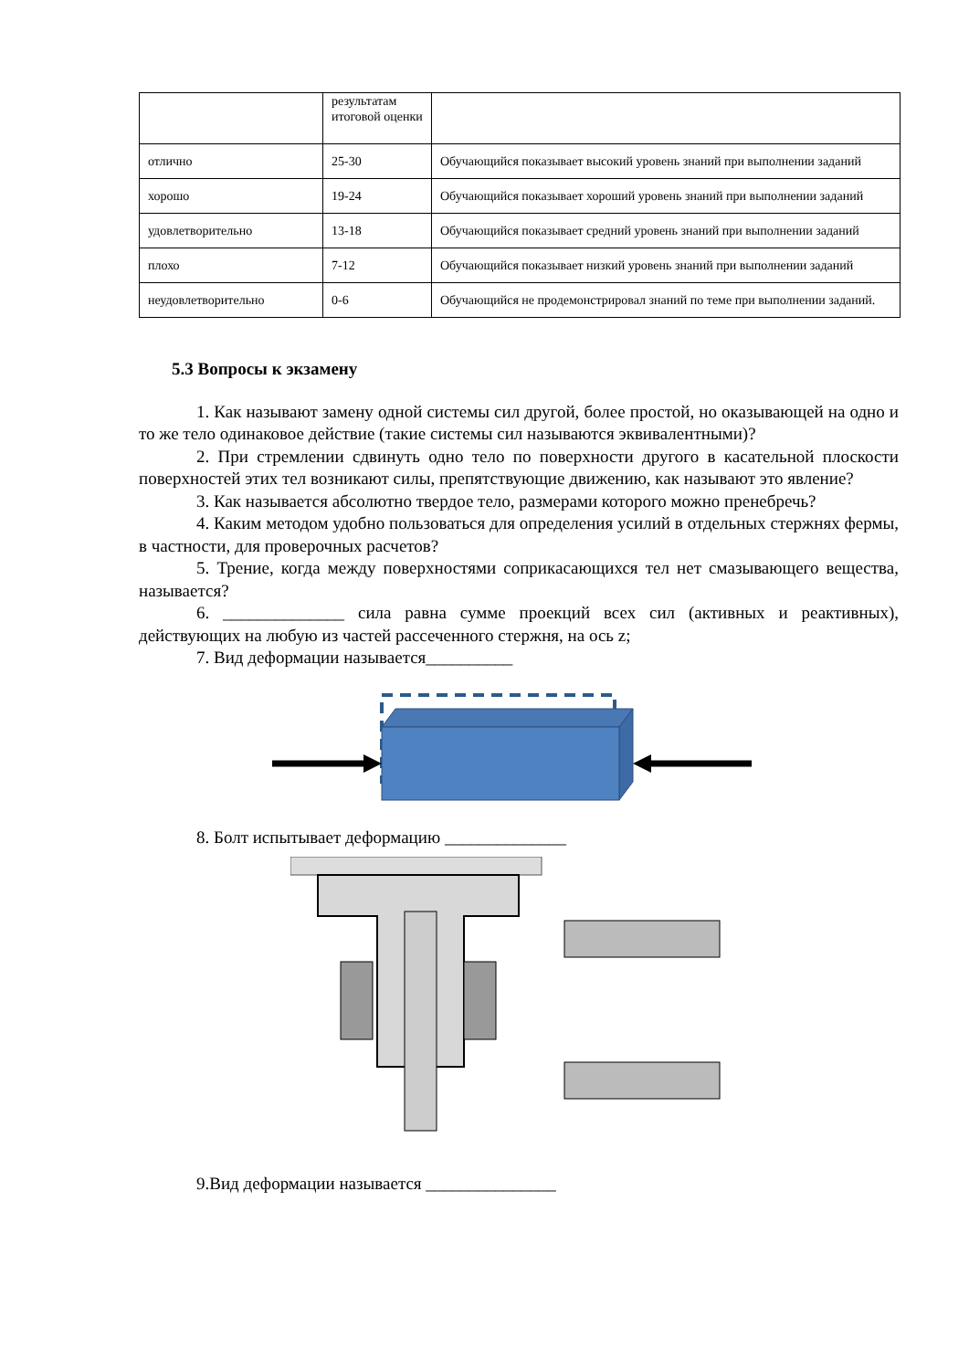| | результатам итоговой оценки | |
| отлично | 25-30 | Обучающийся показывает высокий уровень знаний при выполнении заданий |
| хорошо | 19-24 | Обучающийся показывает хороший уровень знаний при выполнении заданий |
| удовлетворительно | 13-18 | Обучающийся показывает средний уровень знаний при выполнении заданий |
| плохо | 7-12 | Обучающийся показывает низкий уровень знаний при выполнении заданий |
| неудовлетворительно | 0-6 | Обучающийся не продемонстрировал знаний по теме при выполнении заданий. |
5.3 Вопросы к экзамену
1. Как называют замену одной системы сил другой, более простой, но оказывающей на одно и то же тело одинаковое действие (такие системы сил называются эквивалентными)?
2. При стремлении сдвинуть одно тело по поверхности другого в касательной плоскости поверхностей этих тел возникают силы, препятствующие движению, как называют это явление?
3. Как называется абсолютно твердое тело, размерами которого можно пренебречь?
4. Каким методом удобно пользоваться для определения усилий в отдельных стержнях фермы, в частности, для проверочных расчетов?
5. Трение, когда между поверхностями соприкасающихся тел нет смазывающего вещества, называется?
6. ______________ сила равна сумме проекций всех сил (активных и реактивных), действующих на любую из частей рассеченного стержня, на ось z;
7. Вид деформации называется__________
8. Болт испытывает деформацию ______________
9.Вид деформации называется _______________